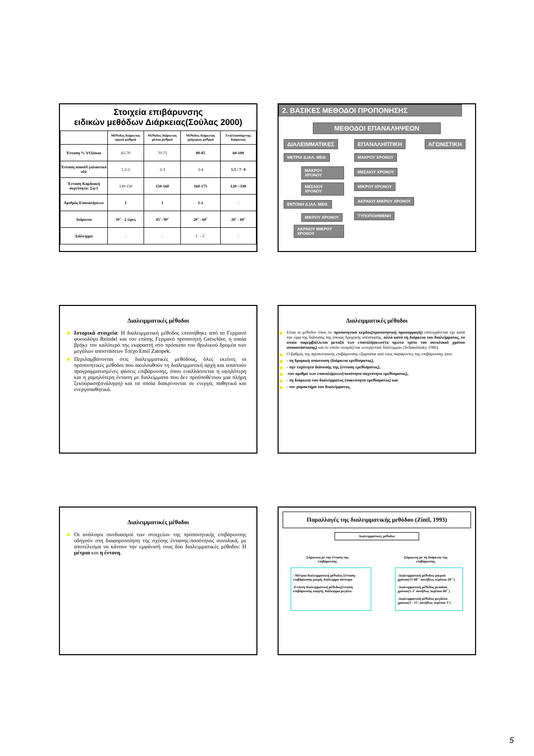Στοιχεία επιβάρυνσης
ειδικών μεθόδων Διάρκειας(Σούλας 2000)
| | Μέθοδος διάρκειας αργού ρυθμού | Μέθοδος διάρκειας μέσου ρυθμού | Μέθοδος διάρκειας γρήγορου ρυθμού | Εναλλασσόμενης διάρκειας |
| --- | --- | --- | --- | --- |
| Ένταση % VO2max | 65-70 | 70-75 | 80-85 | 60-100 |
| Ένταση mmol/l γαλακτικό οξύ | 1,5-2 | 2-3 | 3-4 | 1,5 / 7- 8 |
| Ένταση Καρδιακή συχνότητα: Σφ/1 | 130-150 | 150-160 | 160-175 | 120->190 |
| Αριθμός Επαναλήψεων | 1 | 1 | 1-2 | - |
| Διάρκεια | 30΄ - 2 ώρες | 45΄- 90΄ | 20΄ - 60΄ | 20΄ - 60΄ |
| Διάλειμμα | - | - | 1΄ - 5΄ | - |
2. ΒΑΣΙΚΕΣ ΜΕΘΟΔΟΙ ΠΡΟΠΟΝΗΣΗΣ
ΜΕΘΟΔΟΙ ΕΠΑΝΑΛΗΨΕΩΝ
ΔΙΑΛΕΙΜΜΑΤΙΚΕΣ
ΜΕΤΡΙΑ Δ.ΙΑΛ. ΜΕΘ.
ΜΑΚΡΟΥ ΧΡΟΝΟΥ
ΜΕΣΑΙΟΥ ΧΡΟΝΟΥ
ΕΝΤΟΝΗ Δ.ΙΑΛ. ΜΕΘ.
ΜΙΚΡΟΥ ΧΡΟΝΟΥ
ΑΚΡΑΙΟΥ ΜΙΚΡΟΥ ΧΡΟΝΟΥ
ΕΠΑΝΑΛΗΠΤΙΚΗ
ΜΑΚΡΟΥ ΧΡΟΝΟΥ
ΜΕΣΑΙΟΥ ΧΡΟΝΟΥ
ΜΙΚΡΟΥ ΧΡΟΝΟΥ
ΑΚΡΑΙΟΥ ΜΙΚΡΟΥ ΧΡΟΝΟΥ
ΤΥΠΟΠΟΙΗΜΕΝΗ
ΑΓΩΝΙΣΤΙΚΗ
Διαλειμματικές μέθοδοι
Ιστορικά στοιχεία: Η διαλειμματική μέθοδος επινοήθηκε από το Γερμανό φυσιολόγο Reindel και τον επίσης Γερμανό προπονητή Gerschler, η οποία βρήκε τον καλύτερό της εκφραστή στο πρόσωπο του θρυλικού δρομέα των μεγάλων αποστάσεων Τσέχο Emil Zatopek.
Περιλαμβάνονται στις διαλειμματικές μεθόδους, όλες εκείνες οι προπονητικές μέθοδοι που ακολουθούν τη διαλειμματική αρχή και απαιτούν προγραμματισμένες φάσεις επιβάρυνσης, όπου εναλλάσσεται η υψηλότερη και η χαμηλότερη ένταση με διαλείμματα που δεν προϋποθέτουν μια πλήρη ξεκούραση(ανάληψη) και τα οποία διακρίνονται σε ενεργά, παθητικά και ενεργοπαθητικά.
Διαλειμματικές μέθοδοι
Είναι οι μέθοδοι όπου το προπονητικό κέρδος(προπονητική προσαρμογή) επιτυγχάνεται όχι κατά την ώρα της διάνυσης της όποιας δρομικής απόστασης, αλλά κατά τη διάρκεια του διαλείμματος, το οποίο παρεμβάλλεται μεταξύ των επαναλήψεων(το πρώτο τρίτο του συνολικού χρόνου αποκατάστασης) και το οποίο ονομάζεται «ενεργετικό διάλειμμα» (Schmolinsky 1986).
Ο βαθμός της προπονητικής επιβάρυνσης εξαρτάται από τους παράγοντες της επιβάρυνσης ήτοι:
- τη δρομική απόσταση (διάρκεια ερεθίσματος),
- την ταχύτητα διάνυσής της (ένταση ερεθίσματος),
-τον αριθμό των επαναλήψεων(ποσότητα-συχνότητα ερεθίσματος),
- τη διάρκεια του διαλείμματος (πυκνότητα ερεθίσματος) και
- τον χαρακτήρα του διαλείμματος.
Διαλειμματικές μέθοδοι
Οι ανάλογοι συνδυασμοί των στοιχείων της προπονητικής επιβάρυνσης οδηγούν στη διαφοροποίηση της σχέσης έντασης-ποσότητας συνολικά, με αποτέλεσμα να κάνουν την εμφάνισή τους δύο διαλειμματικές μέθοδοι: Η μέτρια και η έντονη.
Παραλλαγές της διαλειμματικής μεθόδου (Zintl, 1993)
Διαλειμματικές μέθοδοι
Σύμφωνα με την ένταση της
επιβάρυνσης
Σύμφωνα με τη διάρκεια της
επιβάρυνσης
- Μέτρια διαλειμματική μέθοδος (ένταση επιβάρυνσης μικρή, διάλειμμα σύντομο
-Εντονη διαλειμματική μέθοδος(ένταση επιβάρυνσης υψηλή, διάλειμμα μεγάλο.
-Διαλειμματική μέθοδος μικρού χρόνου(15-60΄΄ συνήθως περίπου 20΄΄)
-Διαλειμματική μέθοδος μεσαίου χρόνου(1-3΄ συνήθως περίπου 60΄΄)
-Διαλειμματική μέθοδος μεγάλου χρόνου(3 - 15΄ συνήθως περίπου 3΄)
5